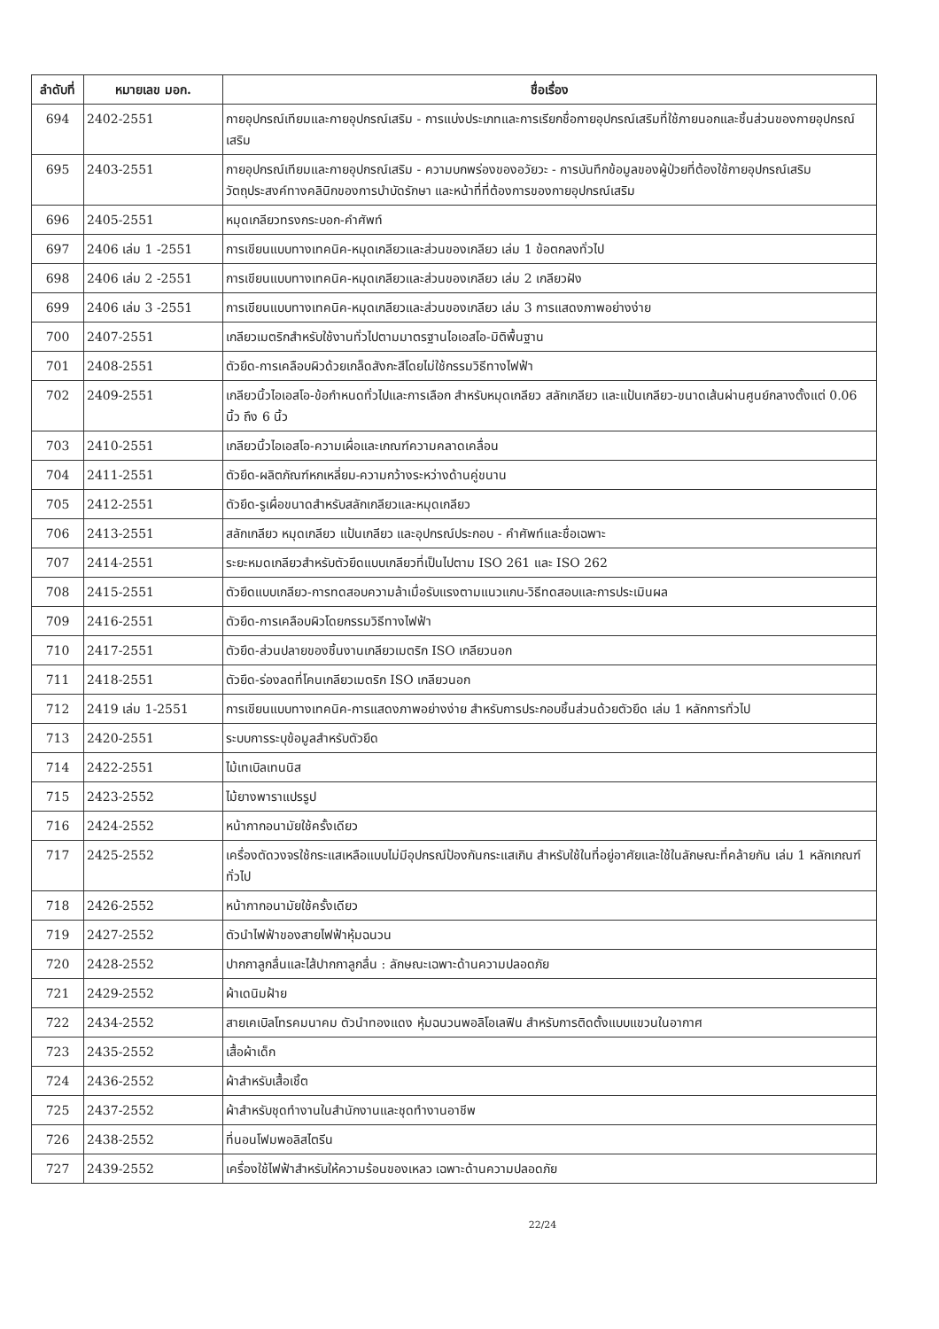| ลำดับที่ | หมายเลข มอก. | ชื่อเรื่อง |
| --- | --- | --- |
| 694 | 2402-2551 | กายอุปกรณ์เทียมและกายอุปกรณ์เสริม - การแบ่งประเภทและการเรียกชื่อกายอุปกรณ์เสริมที่ใช้ภายนอกและชิ้นส่วนของกายอุปกรณ์เสริม |
| 695 | 2403-2551 | กายอุปกรณ์เทียมและกายอุปกรณ์เสริม - ความบกพร่องของอวัยวะ - การบันทึกข้อมูลของผู้ป่วยที่ต้องใช้กายอุปกรณ์เสริม วัตถุประสงค์ทางคลินิกของการบำบัดรักษา และหน้าที่ที่ต้องการของกายอุปกรณ์เสริม |
| 696 | 2405-2551 | หมุดเกลียวทรงกระบอก-คำศัพท์ |
| 697 | 2406 เล่ม 1 -2551 | การเขียนแบบทางเทคนิค-หมุดเกลียวและส่วนของเกลียว เล่ม 1 ข้อตกลงทั่วไป |
| 698 | 2406 เล่ม 2 -2551 | การเขียนแบบทางเทคนิค-หมุดเกลียวและส่วนของเกลียว เล่ม 2 เกลียวฝัง |
| 699 | 2406 เล่ม 3 -2551 | การเขียนแบบทางเทคนิค-หมุดเกลียวและส่วนของเกลียว เล่ม 3 การแสดงภาพอย่างง่าย |
| 700 | 2407-2551 | เกลียวเมตริกสำหรับใช้งานทั่วไปตามมาตรฐานไอเอสโอ-มิติพื้นฐาน |
| 701 | 2408-2551 | ตัวยึด-การเคลือบผิวด้วยเกล็ดสังกะสีโดยไม่ใช้กรรมวิธีทางไฟฟ้า |
| 702 | 2409-2551 | เกลียวนิ้วไอเอสโอ-ข้อกำหนดทั่วไปและการเลือก สำหรับหมุดเกลียว สลักเกลียว และแป้นเกลียว-ขนาดเส้นผ่านศูนย์กลางตั้งแต่ 0.06 นิ้ว ถึง 6 นิ้ว |
| 703 | 2410-2551 | เกลียวนิ้วไอเอสโอ-ความเผื่อและเกณฑ์ความคลาดเคลื่อน |
| 704 | 2411-2551 | ตัวยึด-ผลิตภัณฑ์หกเหลี่ยม-ความกว้างระหว่างด้านคู่ขนาน |
| 705 | 2412-2551 | ตัวยึด-รูเผื่อขนาดสำหรับสลักเกลียวและหมุดเกลียว |
| 706 | 2413-2551 | สลักเกลียว หมุดเกลียว แป้นเกลียว และอุปกรณ์ประกอบ - คำศัพท์และชื่อเฉพาะ |
| 707 | 2414-2551 | ระยะหมดเกลียวสำหรับตัวยึดแบบเกลียวที่เป็นไปตาม ISO 261 และ ISO 262 |
| 708 | 2415-2551 | ตัวยึดแบบเกลียว-การทดสอบความล้าเมื่อรับแรงตามแนวแกน-วิธีทดสอบและการประเมินผล |
| 709 | 2416-2551 | ตัวยึด-การเคลือบผิวโดยกรรมวิธีทางไฟฟ้า |
| 710 | 2417-2551 | ตัวยึด-ส่วนปลายของชิ้นงานเกลียวเมตริก ISO เกลียวนอก |
| 711 | 2418-2551 | ตัวยึด-ร่องลดที่โคนเกลียวเมตริก ISO เกลียวนอก |
| 712 | 2419 เล่ม 1-2551 | การเขียนแบบทางเทคนิค-การแสดงภาพอย่างง่าย สำหรับการประกอบชิ้นส่วนด้วยตัวยึด เล่ม 1 หลักการทั่วไป |
| 713 | 2420-2551 | ระบบการระบุข้อมูลสำหรับตัวยึด |
| 714 | 2422-2551 | ไม้เทเบิลเทนนิส |
| 715 | 2423-2552 | ไม้ยางพาราแปรรูป |
| 716 | 2424-2552 | หน้ากากอนามัยใช้ครั้งเดียว |
| 717 | 2425-2552 | เครื่องตัดวงจรใช้กระแสเหลือแบบไม่มีอุปกรณ์ป้องกันกระแสเกิน สำหรับใช้ในที่อยู่อาศัยและใช้ในลักษณะที่คล้ายกัน เล่ม 1 หลักเกณฑ์ทั่วไป |
| 718 | 2426-2552 | หน้ากากอนามัยใช้ครั้งเดียว |
| 719 | 2427-2552 | ตัวนำไฟฟ้าของสายไฟฟ้าหุ้มฉนวน |
| 720 | 2428-2552 | ปากกาลูกลื่นและไส้ปากกาลูกลื่น : ลักษณะเฉพาะด้านความปลอดภัย |
| 721 | 2429-2552 | ผ้าเดนิมฝ้าย |
| 722 | 2434-2552 | สายเคเบิลโทรคมนาคม ตัวนำทองแดง หุ้มฉนวนพอลิโอเลฟิน สำหรับการติดตั้งแบบแขวนในอากาศ |
| 723 | 2435-2552 | เสื้อผ้าเด็ก |
| 724 | 2436-2552 | ผ้าสำหรับเสื้อเชิ้ต |
| 725 | 2437-2552 | ผ้าสำหรับชุดทำงานในสำนักงานและชุดทำงานอาชีพ |
| 726 | 2438-2552 | ที่นอนโฟมพอลิสไตรีน |
| 727 | 2439-2552 | เครื่องใช้ไฟฟ้าสำหรับให้ความร้อนของเหลว เฉพาะด้านความปลอดภัย |
22/24